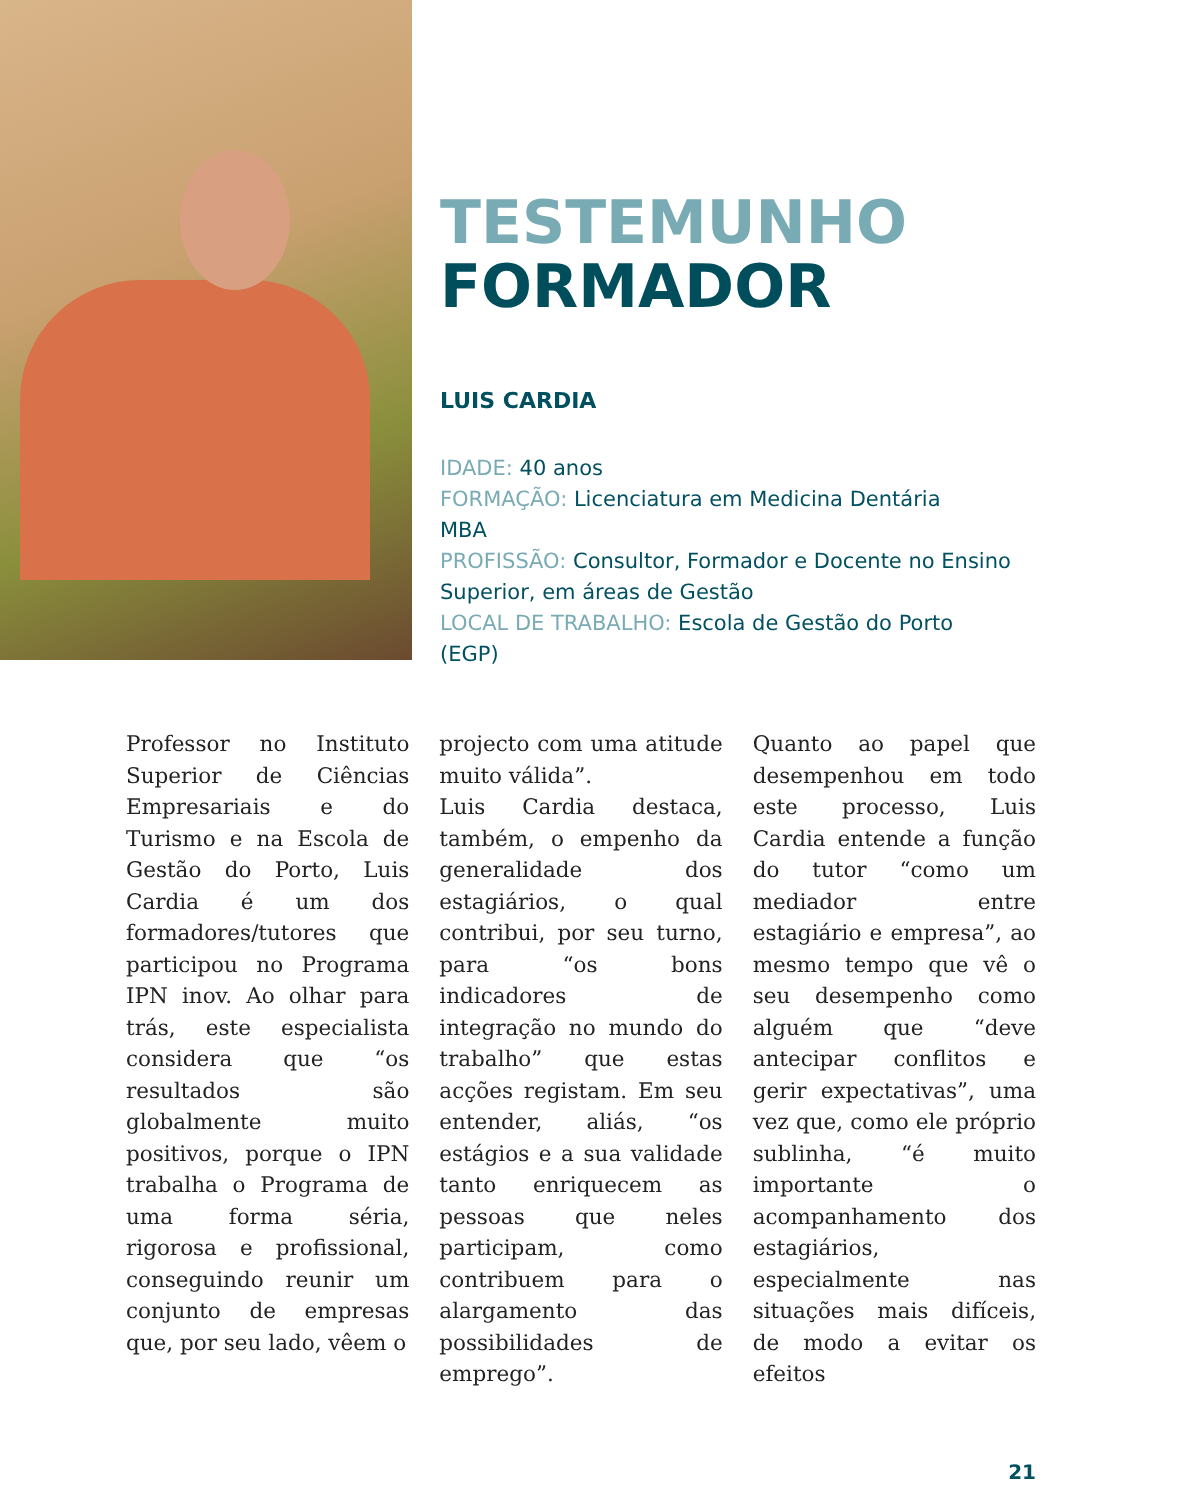TESTEMUNHO
FORMADOR
LUIS CARDIA
IDADE: 40 anos
FORMAÇÃO: Licenciatura em Medicina Dentária
MBA
PROFISSÃO: Consultor, Formador e Docente no Ensino
Superior, em áreas de Gestão
LOCAL DE TRABALHO: Escola de Gestão do Porto
(EGP)
Professor no Instituto Superior de Ciências Empresariais e do Turismo e na Escola de Gestão do Porto, Luis Cardia é um dos formadores/tutores que participou no Programa IPN inov. Ao olhar para trás, este especialista considera que “os resultados são globalmente muito positivos, porque o IPN trabalha o Programa de uma forma séria, rigorosa e profissional, conseguindo reunir um conjunto de empresas que, por seu lado, vêem o
projecto com uma atitude muito válida”.
Luis Cardia destaca, também, o empenho da generalidade dos estagiários, o qual contribui, por seu turno, para “os bons indicadores de integração no mundo do trabalho” que estas acções registam. Em seu entender, aliás, “os estágios e a sua validade tanto enriquecem as pessoas que neles participam, como contribuem para o alargamento das possibilidades de emprego”.
Quanto ao papel que desempenhou em todo este processo, Luis Cardia entende a função do tutor “como um mediador entre estagiário e empresa”, ao mesmo tempo que vê o seu desempenho como alguém que “deve antecipar conflitos e gerir expectativas”, uma vez que, como ele próprio sublinha, “é muito importante o acompanhamento dos estagiários, especialmente nas situações mais difíceis, de modo a evitar os efeitos
21